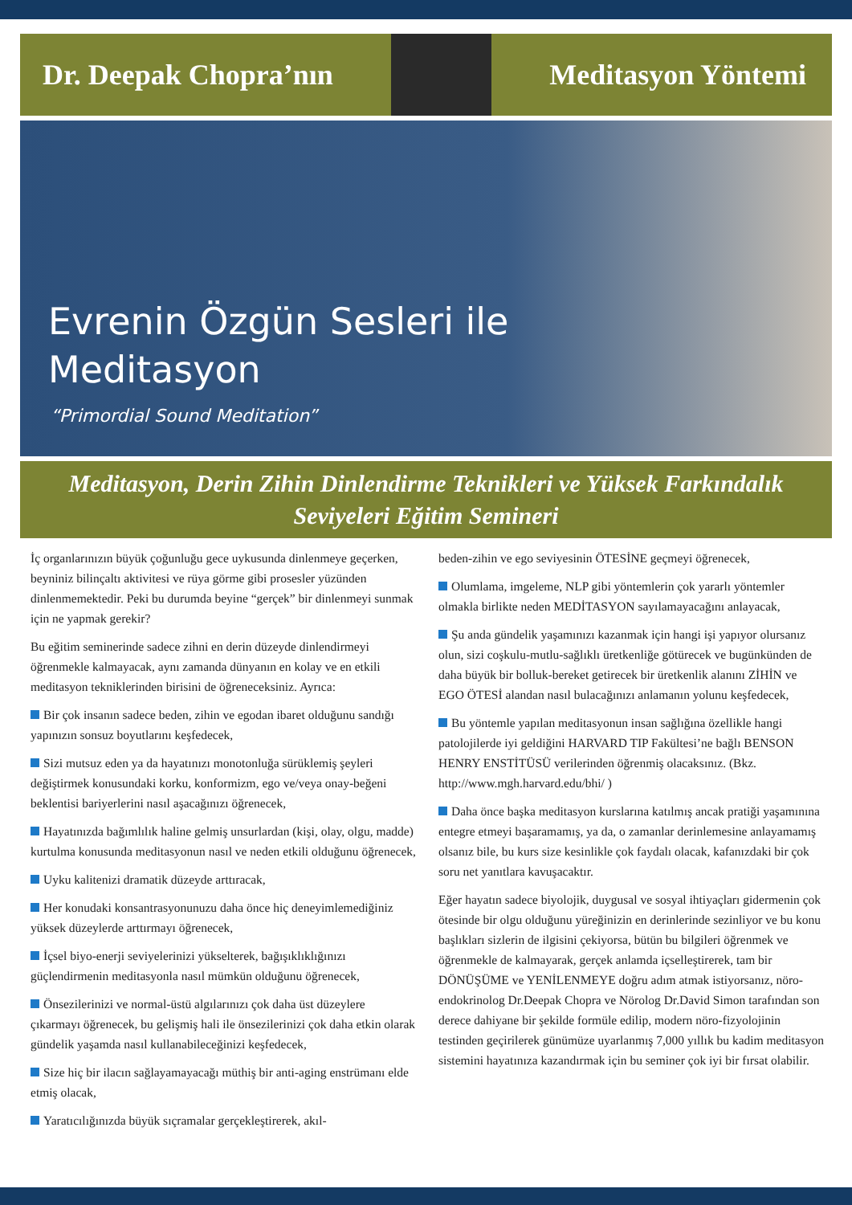Dr. Deepak Chopra’nın Meditasyon Yöntemi
Evrenin Özgün Sesleri ile
Meditasyon
“Primordial Sound Meditation”
Meditasyon, Derin Zihin Dinlendirme Teknikleri ve Yüksek Farkındalık Seviyeleri Eğitim Semineri
İç organlarınızın büyük çoğunluğu gece uykusunda dinlenmeye geçerken, beyniniz bilinçaltı aktivitesi ve rüya görme gibi prosesler yüzünden dinlenmemektedir. Peki bu durumda beyine “gerçek” bir dinlenmeyi sunmak için ne yapmak gerekir?
Bu eğitim seminerinde sadece zihni en derin düzeyde dinlendirmeyi öğrenmekle kalmayacak, aynı zamanda dünyanın en kolay ve en etkili meditasyon tekniklerinden birisini de öğreneceksiniz. Ayrıca:
Bir çok insanın sadece beden, zihin ve egodan ibaret olduğunu sandığı yapınızın sonsuz boyutlarını keşfedecek,
Sizi mutsuz eden ya da hayatınızı monotonluğa sürüklemiş şeyleri değiştirmek konusundaki korku, konformizm, ego ve/veya onay-beğeni beklentisi bariyerlerini nasıl aşacağınızı öğrenecek,
Hayatınızda bağımlılık haline gelmiş unsurlardan (kişi, olay, olgu, madde) kurtulma konusunda meditasyonun nasıl ve neden etkili olduğunu öğrenecek,
Uyku kalitenizi dramatik düzeyde arttıracak,
Her konudaki konsantrasyonunuzu daha önce hiç deneyimlemediğiniz yüksek düzeylerde arttırmayı öğrenecek,
İçsel biyo-enerji seviyelerinizi yükselterek, bağışıklıklığınızı güçlendirmenin meditasyonla nasıl mümkün olduğunu öğrenecek,
Önsezilerinizi ve normal-üstü algılarınızı çok daha üst düzeylere çıkarmayı öğrenecek, bu gelişmiş hali ile önsezilerinizi çok daha etkin olarak gündelik yaşamda nasıl kullanabileceğinizi keşfedecek,
Size hiç bir ilacın sağlayamayacağı müthiş bir anti-aging enstrümanı elde etmiş olacak,
Yaratıcılığınızda büyük sıçramalar gerçekleştirerek, akıl-
beden-zihin ve ego seviyesinin ÖTESİNE geçmeyi öğrenecek,
Olumlama, imgeleme, NLP gibi yöntemlerin çok yararlı yöntemler olmakla birlikte neden MEDİTASYON sayılamayacağını anlayacak,
Şu anda gündelik yaşamınızı kazanmak için hangi işi yapıyor olursanız olun, sizi coşkulu-mutlu-sağlıklı üretkenliğe götürecek ve bugünkünden de daha büyük bir bolluk-bereket getirecek bir üretkenlik alanını ZİHİN ve EGO ÖTESİ alandan nasıl bulacağınızı anlamanın yolunu keşfedecek,
Bu yöntemle yapılan meditasyonun insan sağlığına özellikle hangi patolojilerde iyi geldiğini HARVARD TIP Fakültesi’ne bağlı BENSON HENRY ENSTİTÜSÜ verilerinden öğrenmiş olacaksınız. (Bkz. http://www.mgh.harvard.edu/bhi/ )
Daha önce başka meditasyon kurslarına katılmış ancak pratiği yaşamınına entegre etmeyi başaramamış, ya da, o zamanlar derinlemesine anlayamamış olsanız bile, bu kurs size kesinlikle çok faydalı olacak, kafanızdaki bir çok soru net yanıtlara kavuşacaktır.
Eğer hayatın sadece biyolojik, duygusal ve sosyal ihtiyaçları gidermenin çok ötesinde bir olgu olduğunu yüreğinizin en derinlerinde sezinliyor ve bu konu başlıkları sizlerin de ilgisini çekiyorsa, bütün bu bilgileri öğrenmek ve öğrenmekle de kalmayarak, gerçek anlamda içselleştirerek, tam bir DÖNÜŞÜME ve YENİLENMEYE doğru adım atmak istiyorsanız, nöro-endokrinolog Dr.Deepak Chopra ve Nörolog Dr.David Simon tarafından son derece dahiyane bir şekilde formüle edilip, modern nöro-fizyolojinin testinden geçirilerek günümüze uyarlanmış 7,000 yıllık bu kadim meditasyon sistemini hayatınıza kazandırmak için bu seminer çok iyi bir fırsat olabilir.